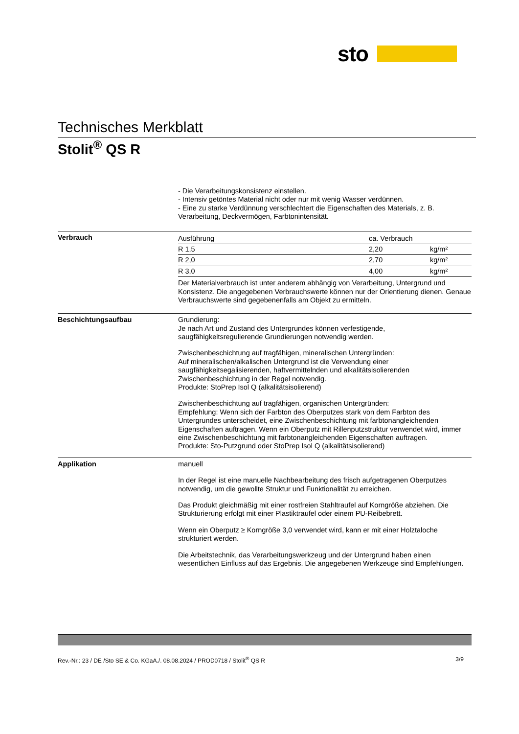sto
Technisches Merkblatt
Stolit<sup>®</sup> QS R
- Die Verarbeitungskonsistenz einstellen.
- Intensiv getöntes Material nicht oder nur mit wenig Wasser verdünnen.
- Eine zu starke Verdünnung verschlechtert die Eigenschaften des Materials, z. B. Verarbeitung, Deckvermögen, Farbtonintensität.
Verbrauch
| Ausführung | ca. Verbrauch | |
| --- | --- | --- |
| R 1,5 | 2,20 | kg/m² |
| R 2,0 | 2,70 | kg/m² |
| R 3,0 | 4,00 | kg/m² |
Der Materialverbrauch ist unter anderem abhängig von Verarbeitung, Untergrund und Konsistenz. Die angegebenen Verbrauchswerte können nur der Orientierung dienen. Genaue Verbrauchswerte sind gegebenenfalls am Objekt zu ermitteln.
Beschichtungsaufbau Grundierung:
Je nach Art und Zustand des Untergrundes können verfestigende, saugfähigkeitsregulierende Grundierungen notwendig werden.
Zwischenbeschichtung auf tragfähigen, mineralischen Untergründen:
Auf mineralischen/alkalischen Untergrund ist die Verwendung einer saugfähigkeitsegalisierenden, haftvermittelnden und alkalitätsisolierenden Zwischenbeschichtung in der Regel notwendig.
Produkte: StoPrep Isol Q (alkalitätsisolierend)
Zwischenbeschichtung auf tragfähigen, organischen Untergründen:
Empfehlung: Wenn sich der Farbton des Oberputzes stark von dem Farbton des Untergrundes unterscheidet, eine Zwischenbeschichtung mit farbtonangleichenden Eigenschaften auftragen. Wenn ein Oberputz mit Rillenputzstruktur verwendet wird, immer eine Zwischenbeschichtung mit farbtonangleichenden Eigenschaften auftragen.
Produkte: Sto-Putzgrund oder StoPrep Isol Q (alkalitätsisolierend)
Applikation manuell
In der Regel ist eine manuelle Nachbearbeitung des frisch aufgetragenen Oberputzes notwendig, um die gewollte Struktur und Funktionalität zu erreichen.
Das Produkt gleichmäßig mit einer rostfreien Stahltraufel auf Korngröße abziehen. Die Strukturierung erfolgt mit einer Plastiktraufel oder einem PU-Reibebrett.
Wenn ein Oberputz ≥ Korngröße 3,0 verwendet wird, kann er mit einer Holztaloche strukturiert werden.
Die Arbeitstechnik, das Verarbeitungswerkzeug und der Untergrund haben einen wesentlichen Einfluss auf das Ergebnis. Die angegebenen Werkzeuge sind Empfehlungen.
Rev.-Nr.: 23 / DE /Sto SE & Co. KGaA./. 08.08.2024 / PROD0718 / Stolit<sup>®</sup> QS R 3/9